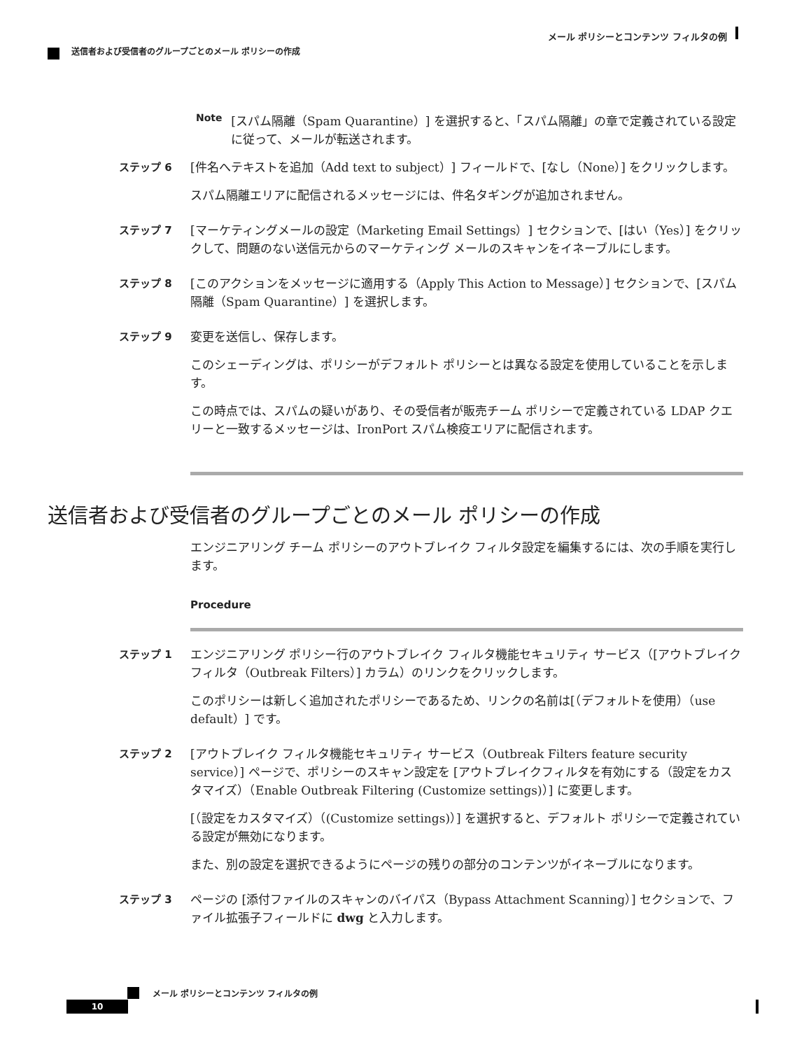メール ポリシーとコンテンツ フィルタの例
送信者および受信者のグループごとのメール ポリシーの作成
Note
[スパム隔離（Spam Quarantine）] を選択すると、「スパム隔離」の章で定義されている設定に従って、メールが転送されます。
ステップ 6 [件名へテキストを追加（Add text to subject）] フィールドで、[なし（None）] をクリックします。
スパム隔離エリアに配信されるメッセージには、件名タギングが追加されません。
ステップ 7 [マーケティングメールの設定（Marketing Email Settings）] セクションで、[はい（Yes）] をクリックして、問題のない送信元からのマーケティング メールのスキャンをイネーブルにします。
ステップ 8 [このアクションをメッセージに適用する（Apply This Action to Message）] セクションで、[スパム隔離（Spam Quarantine）] を選択します。
ステップ 9 変更を送信し、保存します。
このシェーディングは、ポリシーがデフォルト ポリシーとは異なる設定を使用していることを示します。
この時点では、スパムの疑いがあり、その受信者が販売チーム ポリシーで定義されている LDAP クエリーと一致するメッセージは、IronPort スパム検疫エリアに配信されます。
送信者および受信者のグループごとのメール ポリシーの作成
エンジニアリング チーム ポリシーのアウトブレイク フィルタ設定を編集するには、次の手順を実行します。
Procedure
ステップ 1 エンジニアリング ポリシー行のアウトブレイク フィルタ機能セキュリティ サービス（[アウトブレイクフィルタ（Outbreak Filters）] カラム）のリンクをクリックします。
このポリシーは新しく追加されたポリシーであるため、リンクの名前は[（デフォルトを使用）（use default）] です。
ステップ 2 [アウトブレイク フィルタ機能セキュリティ サービス（Outbreak Filters feature security service）] ページで、ポリシーのスキャン設定を [アウトブレイクフィルタを有効にする（設定をカスタマイズ）（Enable Outbreak Filtering (Customize settings)）] に変更します。
[（設定をカスタマイズ）（(Customize settings)）] を選択すると、デフォルト ポリシーで定義されている設定が無効になります。
また、別の設定を選択できるようにページの残りの部分のコンテンツがイネーブルになります。
ステップ 3 ページの [添付ファイルのスキャンのバイパス（Bypass Attachment Scanning）] セクションで、ファイル拡張子フィールドに dwg と入力します。
メール ポリシーとコンテンツ フィルタの例
10